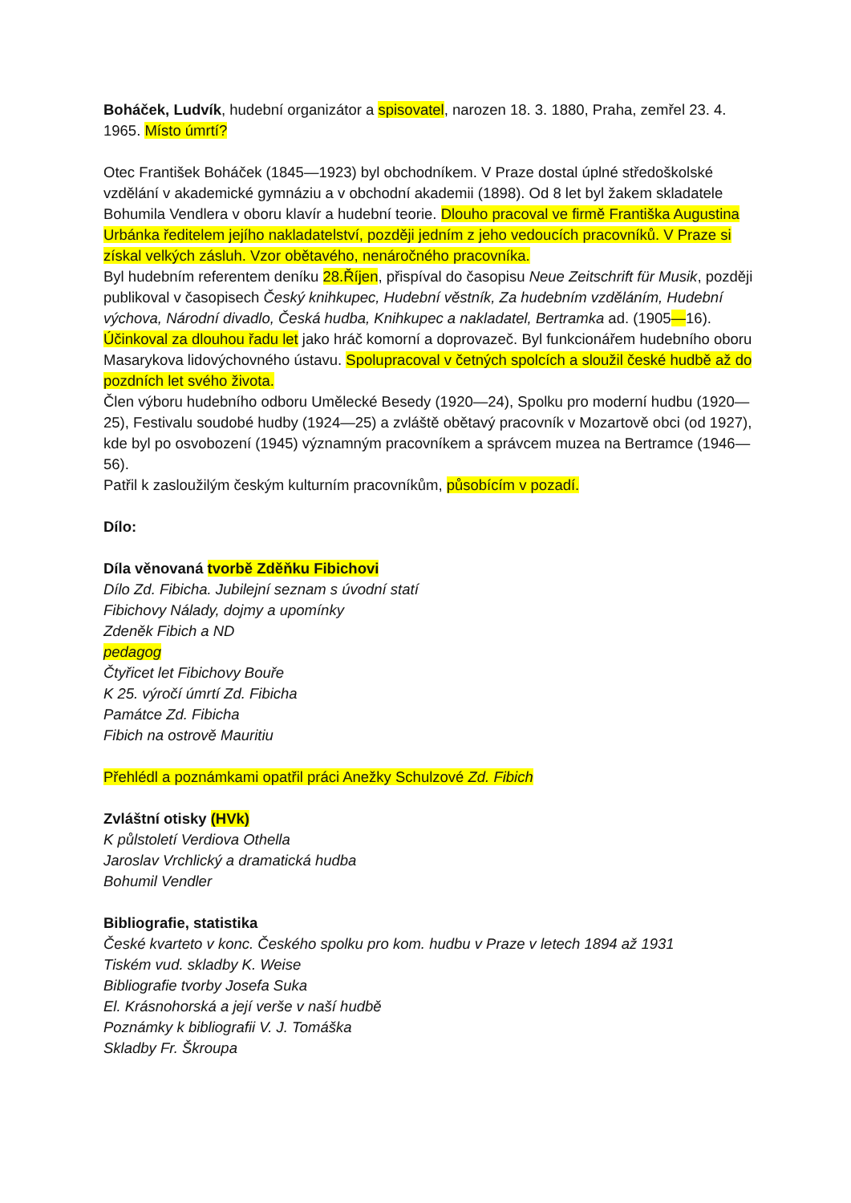Boháček, Ludvík, hudební organizátor a spisovatel, narozen 18. 3. 1880, Praha, zemřel 23. 4. 1965. Místo úmrtí?
Otec František Boháček (1845—1923) byl obchodníkem. V Praze dostal úplné středoškolské vzdělání v akademické gymnáziu a v obchodní akademii (1898). Od 8 let byl žakem skladatele Bohumila Vendlera v oboru klavír a hudební teorie. Dlouho pracoval ve firmě Františka Augustina Urbánka ředitelem jejího nakladatelství, později jedním z jeho vedoucích pracovníků. V Praze si získal velkých zásluh. Vzor obětavého, nenáročného pracovníka.
Byl hudebním referentem deníku 28.Říjen, přispíval do časopisu Neue Zeitschrift für Musik, později publikoval v časopisech Český knihkupec, Hudební věstník, Za hudebním vzděláním, Hudební výchova, Národní divadlo, Česká hudba, Knihkupec a nakladatel, Bertramka ad. (1905—16). Účinkoval za dlouhou řadu let jako hráč komorní a doprovazeč. Byl funkcionářem hudebního oboru Masarykova lidovýchovného ústavu. Spolupracoval v četných spolcích a sloužil české hudbě až do pozdních let svého života.
Člen výboru hudebního odboru Umělecké Besedy (1920—24), Spolku pro moderní hudbu (1920—25), Festivalu soudobé hudby (1924—25) a zvláště obětavý pracovník v Mozartově obci (od 1927), kde byl po osvobození (1945) významným pracovníkem a správcem muzea na Bertramce (1946—56).
Patřil k zasloužilým českým kulturním pracovníkům, působícím v pozadí.
Dílo:
Díla věnovaná tvorbě Zděňku Fibichovi
Dílo Zd. Fibicha. Jubilejní seznam s úvodní statí
Fibichovy Nálady, dojmy a upomínky
Zdeněk Fibich a ND
pedagog
Čtyřicet let Fibichovy Bouře
K 25. výročí úmrtí Zd. Fibicha
Památce Zd. Fibicha
Fibich na ostrově Mauritiu
Přehlédl a poznámkami opatřil práci Anežky Schulzové Zd. Fibich
Zvláštní otisky (HVk)
K půlstoletí Verdiova Othella
Jaroslav Vrchlický a dramatická hudba
Bohumil Vendler
Bibliografie, statistika
České kvarteto v konc. Českého spolku pro kom. hudbu v Praze v letech 1894 až 1931
Tiském vud. skladby K. Weise
Bibliografie tvorby Josefa Suka
El. Krásnohorská a její verše v naší hudbě
Poznámky k bibliografii V. J. Tomáška
Skladby Fr. Škroupa